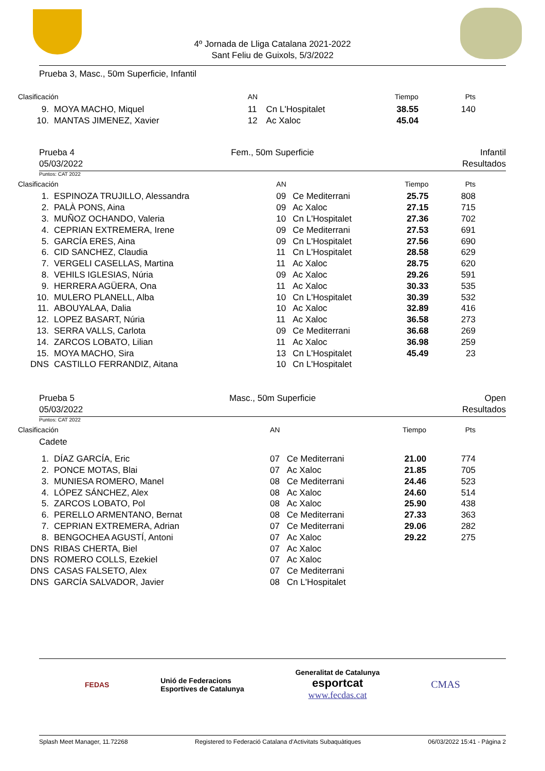4º Jornada de Lliga Catalana 2021-2022
Sant Feliu de Guixols, 5/3/2022
Prueba 3, Masc., 50m Superficie, Infantil
| Clasificación | | AN | | Tiempo | Pts |
| --- | --- | --- | --- | --- | --- |
| 9. | MOYA MACHO, Miquel | 11 | Cn L'Hospitalet | 38.55 | 140 |
| 10. | MANTAS JIMENEZ, Xavier | 12 | Ac Xaloc | 45.04 | |
Prueba 4
05/03/2022 Fem., 50m Superficie Infantil
Resultados
Puntos: CAT 2022
| Clasificación | | AN | | Tiempo | Pts |
| --- | --- | --- | --- | --- | --- |
| 1. | ESPINOZA TRUJILLO, Alessandra | 09 | Ce Mediterrani | 25.75 | 808 |
| 2. | PALÀ PONS, Aina | 09 | Ac Xaloc | 27.15 | 715 |
| 3. | MUÑOZ OCHANDO, Valeria | 10 | Cn L'Hospitalet | 27.36 | 702 |
| 4. | CEPRIAN EXTREMERA, Irene | 09 | Ce Mediterrani | 27.53 | 691 |
| 5. | GARCÍA ERES, Aina | 09 | Cn L'Hospitalet | 27.56 | 690 |
| 6. | CID SANCHEZ, Claudia | 11 | Cn L'Hospitalet | 28.58 | 629 |
| 7. | VERGELI CASELLAS, Martina | 11 | Ac Xaloc | 28.75 | 620 |
| 8. | VEHILS IGLESIAS, Núria | 09 | Ac Xaloc | 29.26 | 591 |
| 9. | HERRERA AGÜERA, Ona | 11 | Ac Xaloc | 30.33 | 535 |
| 10. | MULERO PLANELL, Alba | 10 | Cn L'Hospitalet | 30.39 | 532 |
| 11. | ABOUYALAA, Dalia | 10 | Ac Xaloc | 32.89 | 416 |
| 12. | LOPEZ BASART, Núria | 11 | Ac Xaloc | 36.58 | 273 |
| 13. | SERRA VALLS, Carlota | 09 | Ce Mediterrani | 36.68 | 269 |
| 14. | ZARCOS LOBATO, Lilian | 11 | Ac Xaloc | 36.98 | 259 |
| 15. | MOYA MACHO, Sira | 13 | Cn L'Hospitalet | 45.49 | 23 |
| DNS | CASTILLO FERRANDIZ, Aitana | 10 | Cn L'Hospitalet | | |
Prueba 5
05/03/2022 Masc., 50m Superficie Open
Resultados
Puntos: CAT 2022
| Clasificación | | AN | | Tiempo | Pts |
| --- | --- | --- | --- | --- | --- |
| Cadete | | | | | |
| 1. | DÍAZ GARCÍA, Eric | 07 | Ce Mediterrani | 21.00 | 774 |
| 2. | PONCE MOTAS, Blai | 07 | Ac Xaloc | 21.85 | 705 |
| 3. | MUNIESA ROMERO, Manel | 08 | Ce Mediterrani | 24.46 | 523 |
| 4. | LÓPEZ SÁNCHEZ, Alex | 08 | Ac Xaloc | 24.60 | 514 |
| 5. | ZARCOS LOBATO, Pol | 08 | Ac Xaloc | 25.90 | 438 |
| 6. | PERELLO ARMENTANO, Bernat | 08 | Ce Mediterrani | 27.33 | 363 |
| 7. | CEPRIAN EXTREMERA, Adrian | 07 | Ce Mediterrani | 29.06 | 282 |
| 8. | BENGOCHEA AGUSTÍ, Antoni | 07 | Ac Xaloc | 29.22 | 275 |
| DNS | RIBAS CHERTA, Biel | 07 | Ac Xaloc | | |
| DNS | ROMERO COLLS, Ezekiel | 07 | Ac Xaloc | | |
| DNS | CASAS FALSETO, Alex | 07 | Ce Mediterrani | | |
| DNS | GARCÍA SALVADOR, Javier | 08 | Cn L'Hospitalet | | |
FEDAS Unió de Federacions
Esportives de Catalunya Generalitat de Catalunya
esportcat
www.fecdas.cat CMAS
Splash Meet Manager, 11.72268 Registered to Federació Catalana d'Activitats Subaquàtiques 06/03/2022 15:41 - Página 2